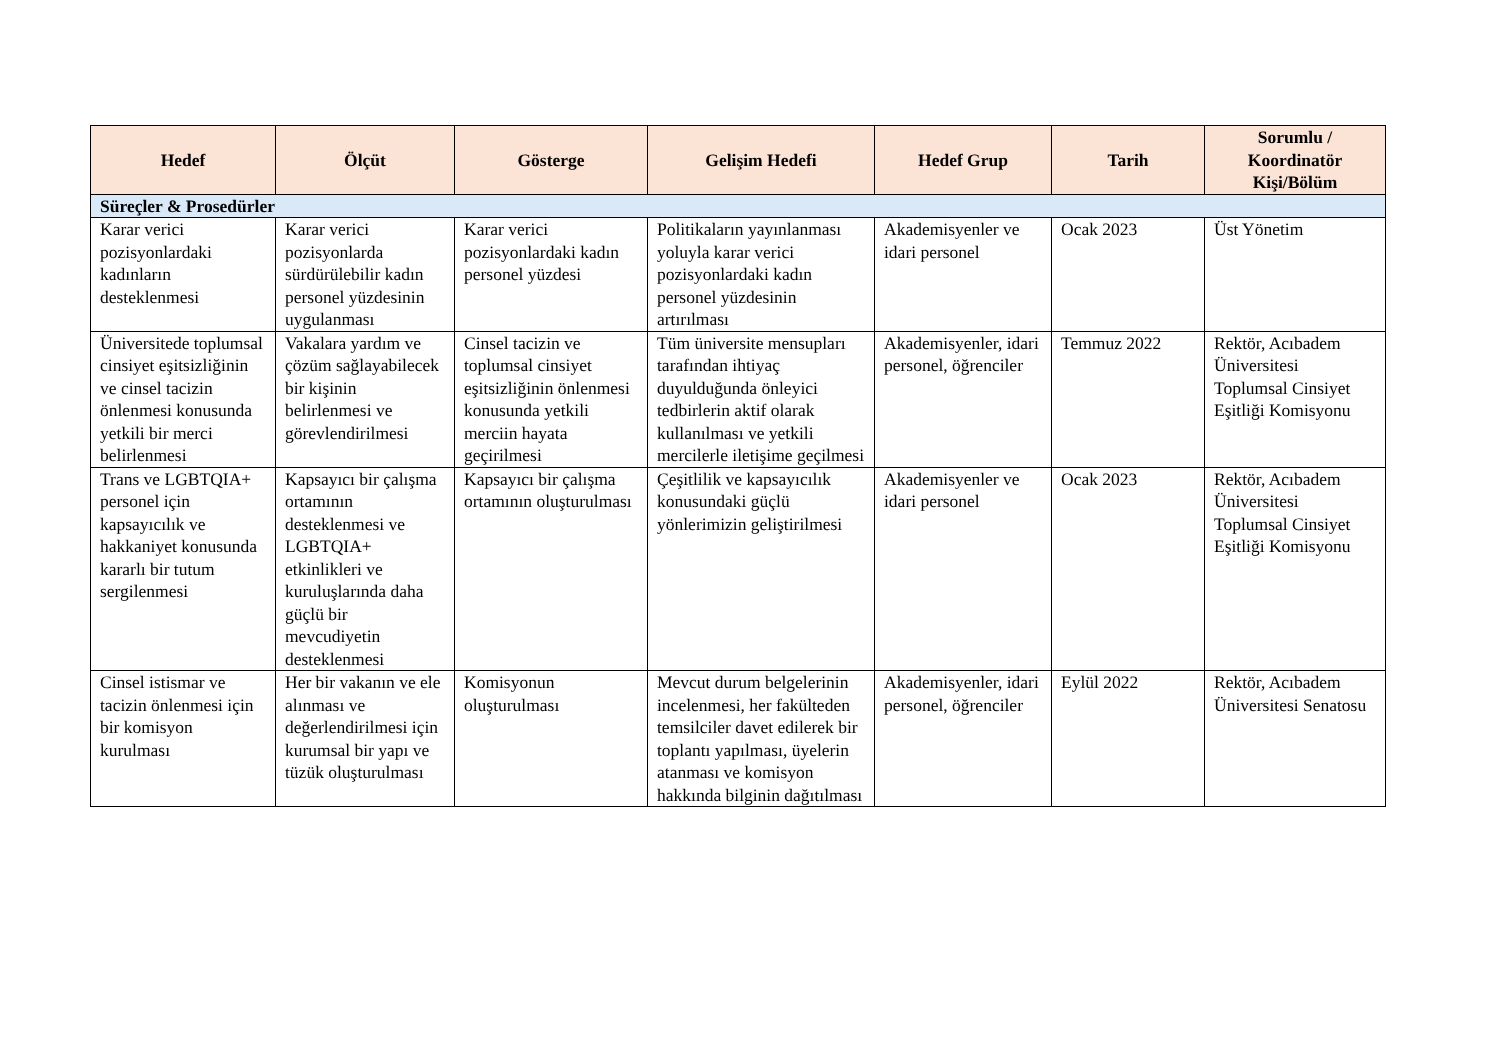| Hedef | Ölçüt | Gösterge | Gelişim Hedefi | Hedef Grup | Tarih | Sorumlu / Koordinatör Kişi/Bölüm |
| --- | --- | --- | --- | --- | --- | --- |
| Süreçler & Prosedürler | | | | | | |
| Karar verici pozisyonlardaki kadınların desteklenmesi | Karar verici pozisyonlarda sürdürülebilir kadın personel yüzdesinin uygulanması | Karar verici pozisyonlardaki kadın personel yüzdesi | Politikaların yayınlanması yoluyla karar verici pozisyonlardaki kadın personel yüzdesinin artırılması | Akademisyenler ve idari personel | Ocak 2023 | Üst Yönetim |
| Üniversitede toplumsal cinsiyet eşitsizliğinin ve cinsel tacizin önlenmesi konusunda yetkili bir merci belirlenmesi | Vakalara yardım ve çözüm sağlayabilecek bir kişinin belirlenmesi ve görevlendirilmesi | Cinsel tacizin ve toplumsal cinsiyet eşitsizliğinin önlenmesi konusunda yetkili merciin hayata geçirilmesi | Tüm üniversite mensupları tarafından ihtiyaç duyulduğunda önleyici tedbirlerin aktif olarak kullanılması ve yetkili mercilerle iletişime geçilmesi | Akademisyenler, idari personel, öğrenciler | Temmuz 2022 | Rektör, Acıbadem Üniversitesi Toplumsal Cinsiyet Eşitliği Komisyonu |
| Trans ve LGBTQIA+ personel için kapsayıcılık ve hakkaniyet konusunda kararlı bir tutum sergilenmesi | Kapsayıcı bir çalışma ortamının desteklenmesi ve LGBTQIA+ etkinlikleri ve kuruluşlarında daha güçlü bir mevcudiyetin desteklenmesi | Kapsayıcı bir çalışma ortamının oluşturulması | Çeşitlilik ve kapsayıcılık konusundaki güçlü yönlerimizin geliştirilmesi | Akademisyenler ve idari personel | Ocak 2023 | Rektör, Acıbadem Üniversitesi Toplumsal Cinsiyet Eşitliği Komisyonu |
| Cinsel istismar ve tacizin önlenmesi için bir komisyon kurulması | Her bir vakanın ve ele alınması ve değerlendirilmesi için kurumsal bir yapı ve tüzük oluşturulması | Komisyonun oluşturulması | Mevcut durum belgelerinin incelenmesi, her fakülteden temsilciler davet edilerek bir toplantı yapılması, üyelerin atanması ve komisyon hakkında bilginin dağıtılması | Akademisyenler, idari personel, öğrenciler | Eylül 2022 | Rektör, Acıbadem Üniversitesi Senatosu |